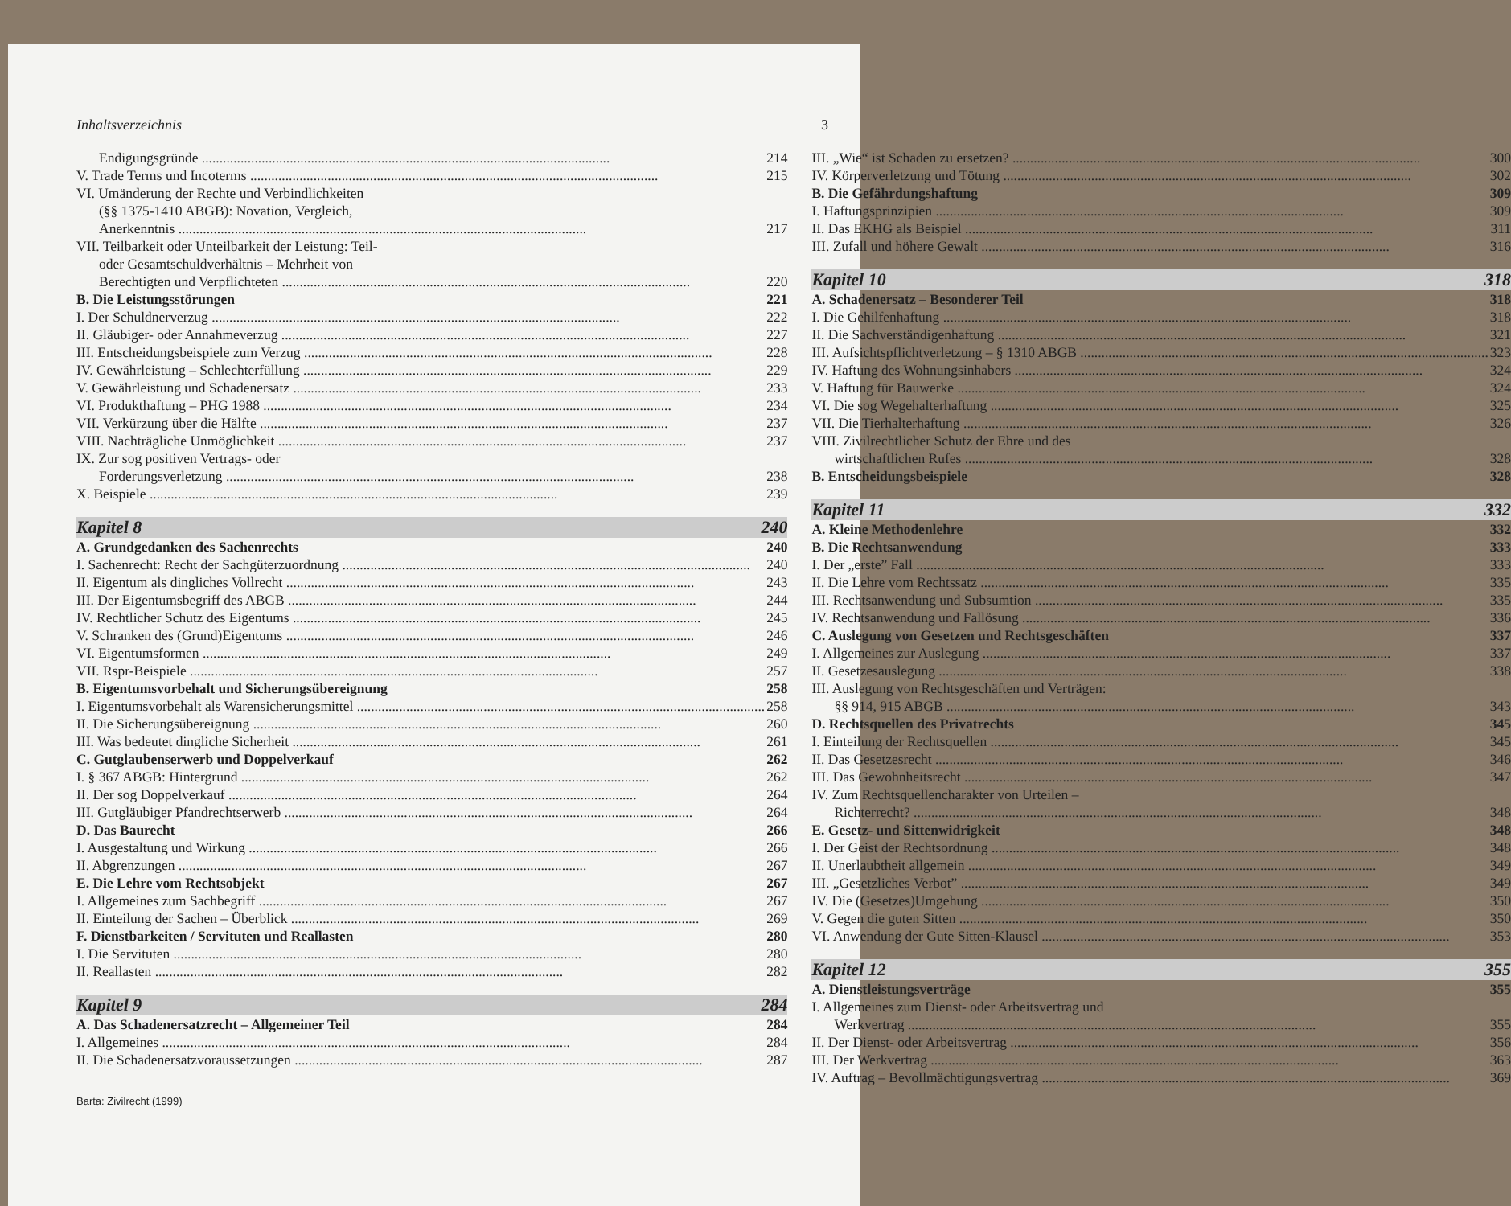Inhaltsverzeichnis 3
Endigungsgründe 214
V. Trade Terms und Incoterms 215
VI. Umänderung der Rechte und Verbindlichkeiten
(§§ 1375-1410 ABGB): Novation, Vergleich,
Anerkenntnis 217
VII. Teilbarkeit oder Unteilbarkeit der Leistung: Teil-
oder Gesamtschuldverhältnis – Mehrheit von
Berechtigten und Verpflichteten 220
B. Die Leistungsstörungen 221
I. Der Schuldnerverzug 222
II. Gläubiger- oder Annahmeverzug 227
III. Entscheidungsbeispiele zum Verzug 228
IV. Gewährleistung – Schlechterfüllung 229
V. Gewährleistung und Schadenersatz 233
VI. Produkthaftung – PHG 1988 234
VII. Verkürzung über die Hälfte 237
VIII. Nachträgliche Unmöglichkeit 237
IX. Zur sog positiven Vertrags- oder
Forderungsverletzung 238
X. Beispiele 239
Kapitel 8 240
A. Grundgedanken des Sachenrechts 240
I. Sachenrecht: Recht der Sachgüterzuordnung 240
II. Eigentum als dingliches Vollrecht 243
III. Der Eigentumsbegriff des ABGB 244
IV. Rechtlicher Schutz des Eigentums 245
V. Schranken des (Grund)Eigentums 246
VI. Eigentumsformen 249
VII. Rspr-Beispiele 257
B. Eigentumsvorbehalt und Sicherungsübereignung 258
I. Eigentumsvorbehalt als Warensicherungsmittel 258
II. Die Sicherungsübereignung 260
III. Was bedeutet dingliche Sicherheit 261
C. Gutglaubenserwerb und Doppelverkauf 262
I. § 367 ABGB: Hintergrund 262
II. Der sog Doppelverkauf 264
III. Gutgläubiger Pfandrechtserwerb 264
D. Das Baurecht 266
I. Ausgestaltung und Wirkung 266
II. Abgrenzungen 267
E. Die Lehre vom Rechtsobjekt 267
I. Allgemeines zum Sachbegriff 267
II. Einteilung der Sachen – Überblick 269
F. Dienstbarkeiten / Servituten und Reallasten 280
I. Die Servituten 280
II. Reallasten 282
Kapitel 9 284
A. Das Schadenersatzrecht – Allgemeiner Teil 284
I. Allgemeines 284
II. Die Schadenersatzvoraussetzungen 287
Barta: Zivilrecht (1999)
III. „Wie“ ist Schaden zu ersetzen? 300
IV. Körperverletzung und Tötung 302
B. Die Gefährdungshaftung 309
I. Haftungsprinzipien 309
II. Das EKHG als Beispiel 311
III. Zufall und höhere Gewalt 316
Kapitel 10 318
A. Schadenersatz – Besonderer Teil 318
I. Die Gehilfenhaftung 318
II. Die Sachverständigenhaftung 321
III. Aufsichtspflichtverletzung – § 1310 ABGB 323
IV. Haftung des Wohnungsinhabers 324
V. Haftung für Bauwerke 324
VI. Die sog Wegehalterhaftung 325
VII. Die Tierhalterhaftung 326
VIII. Zivilrechtlicher Schutz der Ehre und des
wirtschaftlichen Rufes 328
B. Entscheidungsbeispiele 328
Kapitel 11 332
A. Kleine Methodenlehre 332
B. Die Rechtsanwendung 333
I. Der „erste” Fall 333
II. Die Lehre vom Rechtssatz 335
III. Rechtsanwendung und Subsumtion 335
IV. Rechtsanwendung und Fallösung 336
C. Auslegung von Gesetzen und Rechtsgeschäften 337
I. Allgemeines zur Auslegung 337
II. Gesetzesauslegung 338
III. Auslegung von Rechtsgeschäften und Verträgen:
§§ 914, 915 ABGB 343
D. Rechtsquellen des Privatrechts 345
I. Einteilung der Rechtsquellen 345
II. Das Gesetzesrecht 346
III. Das Gewohnheitsrecht 347
IV. Zum Rechtsquellencharakter von Urteilen –
Richterrecht? 348
E. Gesetz- und Sittenwidrigkeit 348
I. Der Geist der Rechtsordnung 348
II. Unerlaubtheit allgemein 349
III. „Gesetzliches Verbot” 349
IV. Die (Gesetzes)Umgehung 350
V. Gegen die guten Sitten 350
VI. Anwendung der Gute Sitten-Klausel 353
Kapitel 12 355
A. Dienstleistungsverträge 355
I. Allgemeines zum Dienst- oder Arbeitsvertrag und
Werkvertrag 355
II. Der Dienst- oder Arbeitsvertrag 356
III. Der Werkvertrag 363
IV. Auftrag – Bevollmächtigungsvertrag 369